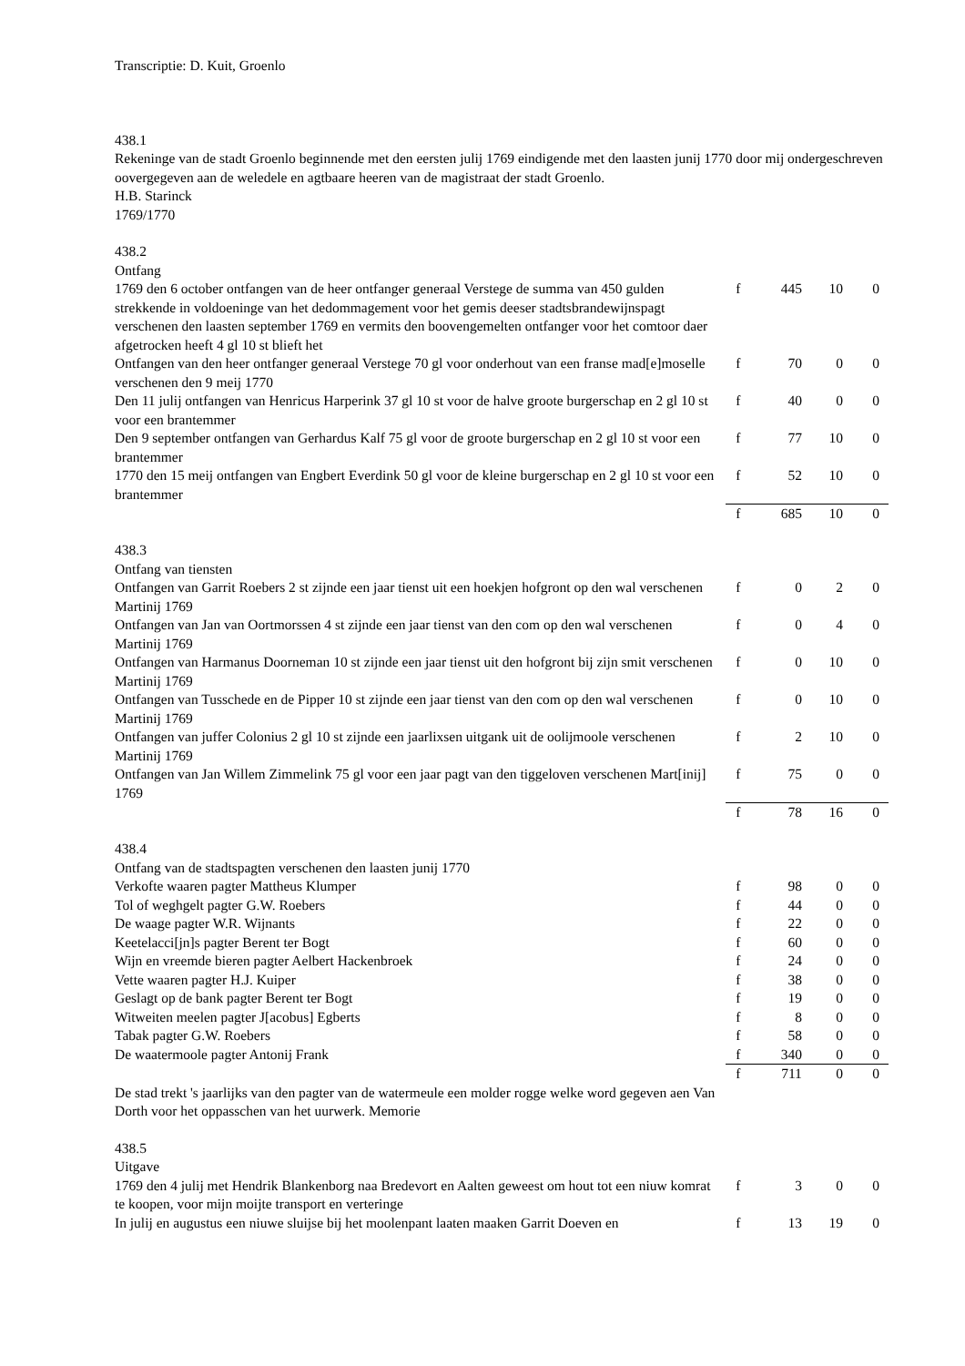Transcriptie: D. Kuit, Groenlo
438.1
Rekeninge van de stadt Groenlo beginnende met den eersten julij 1769 eindigende met den laasten junij 1770 door mij ondergeschreven oovergegeven aan de weledele en agtbaare heeren van de magistraat der stadt Groenlo.
H.B. Starinck
1769/1770
438.2
Ontfang
| 1769 den 6 october ontfangen van de heer ontfanger generaal Verstege de summa van 450 gulden strekkende in voldoeninge van het dedommagement voor het gemis deeser stadtsbrandewijnspagt verschenen den laasten september 1769 en vermits den boovengemelten ontfanger voor het comtoor daer afgetrocken heeft 4 gl 10 st blieft het | f | 445 | 10 | 0 |
| Ontfangen van den heer ontfanger generaal Verstege 70 gl voor onderhout van een franse mad[e]moselle verschenen den 9 meij 1770 | f | 70 | 0 | 0 |
| Den 11 julij ontfangen van Henricus Harperink 37 gl 10 st voor de halve groote burgerschap en 2 gl 10 st voor een brantemmer | f | 40 | 0 | 0 |
| Den 9 september ontfangen van Gerhardus Kalf 75 gl voor de groote burgerschap en 2 gl 10 st voor een brantemmer | f | 77 | 10 | 0 |
| 1770 den 15 meij ontfangen van Engbert Everdink 50 gl voor de kleine burgerschap en 2 gl 10 st voor een brantemmer | f | 52 | 10 | 0 |
| | f | 685 | 10 | 0 |
438.3
Ontfang van tiensten
| Ontfangen van Garrit Roebers 2 st zijnde een jaar tienst uit een hoekjen hofgront op den wal verschenen Martinij 1769 | f | 0 | 2 | 0 |
| Ontfangen van Jan van Oortmorssen 4 st zijnde een jaar tienst van den com op den wal verschenen Martinij 1769 | f | 0 | 4 | 0 |
| Ontfangen van Harmanus Doorneman 10 st zijnde een jaar tienst uit den hofgront bij zijn smit verschenen Martinij 1769 | f | 0 | 10 | 0 |
| Ontfangen van Tusschede en de Pipper 10 st zijnde een jaar tienst van den com op den wal verschenen Martinij 1769 | f | 0 | 10 | 0 |
| Ontfangen van juffer Colonius 2 gl 10 st zijnde een jaarlixsen uitgank uit de oolijmoole verschenen Martinij 1769 | f | 2 | 10 | 0 |
| Ontfangen van Jan Willem Zimmelink 75 gl voor een jaar pagt van den tiggeloven verschenen Mart[inij] 1769 | f | 75 | 0 | 0 |
| | f | 78 | 16 | 0 |
438.4
Ontfang van de stadtspagten verschenen den laasten junij 1770
| Verkofte waaren pagter Mattheus Klumper | f | 98 | 0 | 0 |
| Tol of weghgelt pagter G.W. Roebers | f | 44 | 0 | 0 |
| De waage pagter W.R. Wijnants | f | 22 | 0 | 0 |
| Keetelacci[jn]s pagter Berent ter Bogt | f | 60 | 0 | 0 |
| Wijn en vreemde bieren pagter Aelbert Hackenbroek | f | 24 | 0 | 0 |
| Vette waaren pagter H.J. Kuiper | f | 38 | 0 | 0 |
| Geslagt op de bank pagter Berent ter Bogt | f | 19 | 0 | 0 |
| Witweiten meelen pagter J[acobus] Egberts | f | 8 | 0 | 0 |
| Tabak pagter G.W. Roebers | f | 58 | 0 | 0 |
| De waatermoole pagter Antonij Frank | f | 340 | 0 | 0 |
| | f | 711 | 0 | 0 |
De stad trekt 's jaarlijks van den pagter van de watermeule een molder rogge welke word gegeven aen Van Dorth voor het oppasschen van het uurwerk. Memorie
438.5
Uitgave
| 1769 den 4 julij met Hendrik Blankenborg naa Bredevort en Aalten geweest om hout tot een niuw komrat te koopen, voor mijn moijte transport en verteringe | f | 3 | 0 | 0 |
| In julij en augustus een niuwe sluijse bij het moolenpant laaten maaken Garrit Doeven en | f | 13 | 19 | 0 |